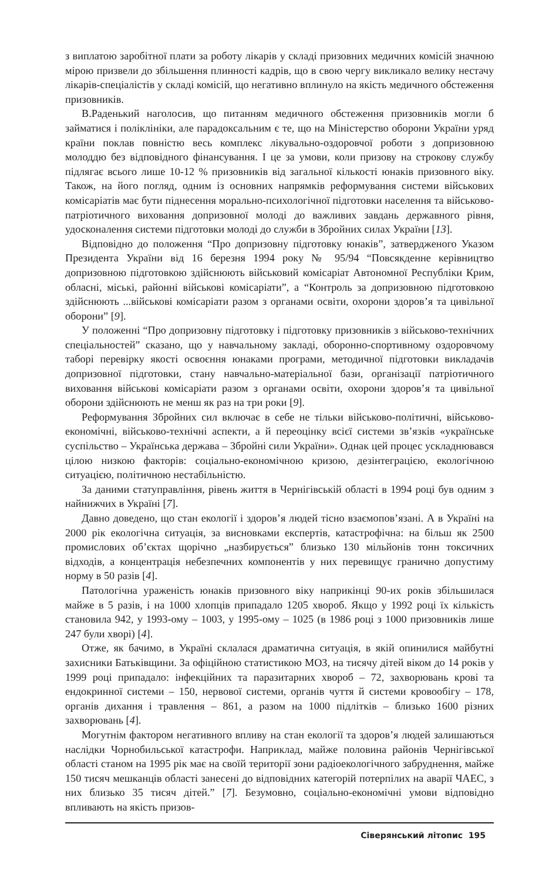з виплатою заробітної плати за роботу лікарів у складі призовних медичних комісій значною мірою призвели до збільшення плинності кадрів, що в свою чергу викликало велику нестачу лікарів-спеціалістів у складі комісій, що негативно вплинуло на якість медичного обстеження призовників.
В.Раденький наголосив, що питанням медичного обстеження призовників могли б займатися і поліклініки, але парадоксальним є те, що на Міністерство оборони України уряд країни поклав повністю весь комплекс лікувально-оздоровчої роботи з допризовною молоддю без відповідного фінансування. І це за умови, коли призову на строкову службу підлягає всього лише 10-12 % призовників від загальної кількості юнаків призовного віку. Також, на його погляд, одним із основних напрямків реформування системи військових комісаріатів має бути піднесення морально-психологічної підготовки населення та військово-патріотичного виховання допризовної молоді до важливих завдань державного рівня, удосконалення системи підготовки молоді до служби в Збройних силах України [13].
Відповідно до положення “Про допризовну підготовку юнаків”, затвердженого Указом Президента України від 16 березня 1994 року № 95/94 “Повсякденне керівництво допризовною підготовкою здійснюють військовий комісаріат Автономної Республіки Крим, обласні, міські, районні військові комісаріати”, а “Контроль за допризовною підготовкою здійснюють ...військові комісаріати разом з органами освіти, охорони здоров’я та цивільної оборони” [9].
У положенні “Про допризовну підготовку і підготовку призовників з військово-технічних спеціальностей” сказано, що у навчальному закладі, оборонно-спортивному оздоровчому таборі перевірку якості освоєння юнаками програми, методичної підготовки викладачів допризовної підготовки, стану навчально-матеріальної бази, організації патріотичного виховання військові комісаріати разом з органами освіти, охорони здоров’я та цивільної оборони здійснюють не менш як раз на три роки [9].
Реформування Збройних сил включає в себе не тільки військово-політичні, військово-економічні, військово-технічні аспекти, а й переоцінку всієї системи зв’язків «українське суспільство – Українська держава – Збройні сили України». Однак цей процес ускладнювався цілою низкою факторів: соціально-економічною кризою, дезінтеграцією, екологічною ситуацією, політичною нестабільністю.
За даними статуправління, рівень життя в Чернігівській області в 1994 році був одним з найнижчих в Україні [7].
Давно доведено, що стан екології і здоров’я людей тісно взаємопов’язані. А в Україні на 2000 рік екологічна ситуація, за висновками експертів, катастрофічна: на більш як 2500 промислових об’єктах щорічно „назбирується” близько 130 мільйонів тонн токсичних відходів, а концентрація небезпечних компонентів у них перевищує гранично допустиму норму в 50 разів [4].
Патологічна ураженість юнаків призовного віку наприкінці 90-их років збільшилася майже в 5 разів, і на 1000 хлопців припадало 1205 хвороб. Якщо у 1992 році їх кількість становила 942, у 1993-ому – 1003, у 1995-ому – 1025 (в 1986 році з 1000 призовників лише 247 були хворі) [4].
Отже, як бачимо, в Україні склалася драматична ситуація, в якій опинилися майбутні захисники Батьківщини. За офіційною статистикою МОЗ, на тисячу дітей віком до 14 років у 1999 році припадало: інфекційних та паразитарних хвороб – 72, захворювань крові та ендокринної системи – 150, нервової системи, органів чуття й системи кровообігу – 178, органів дихання і травлення – 861, а разом на 1000 підлітків – близько 1600 різних захворювань [4].
Могутнім фактором негативного впливу на стан екології та здоров’я людей залишаються наслідки Чорнобильської катастрофи. Наприклад, майже половина районів Чернігівської області станом на 1995 рік має на своїй території зони радіоекологічного забруднення, майже 150 тисяч мешканців області занесені до відповідних категорій потерпілих на аварії ЧАЕС, з них близько 35 тисяч дітей.” [7]. Безумовно, соціально-економічні умови відповідно впливають на якість призов-
Сіверянський літопис 195